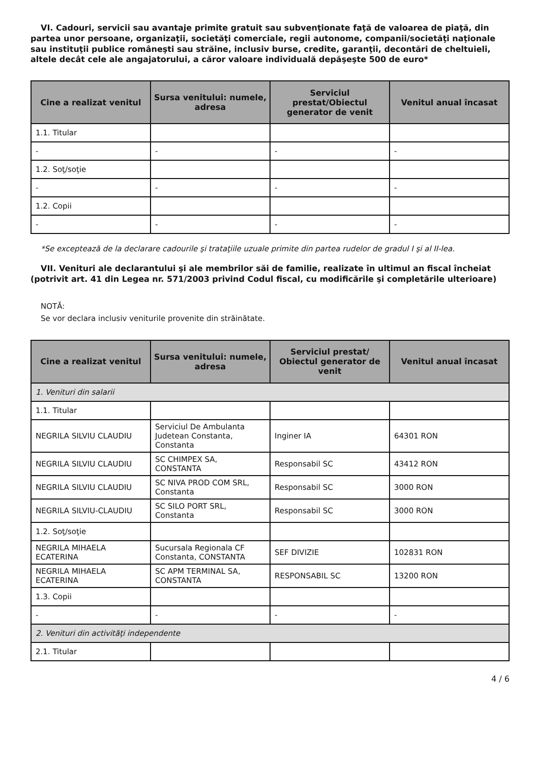VI. Cadouri, servicii sau avantaje primite gratuit sau subvenţionate faţă de valoarea de piaţă, din partea unor persoane, organizaţii, societăţi comerciale, regii autonome, companii/societăţi naţionale sau instituţii publice româneşti sau străine, inclusiv burse, credite, garanţii, decontări de cheltuieli, altele decât cele ale angajatorului, a căror valoare individuală depăşeşte 500 de euro*
| Cine a realizat venitul | Sursa venitului: numele, adresa | Serviciul prestat/Obiectul generator de venit | Venitul anual încasat |
| --- | --- | --- | --- |
| 1.1. Titular | | | |
| - | - | - | - |
| 1.2. Soţ/soţie | | | |
| - | - | - | - |
| 1.2. Copii | | | |
| - | - | - | - |
*Se exceptează de la declarare cadourile şi trataţiile uzuale primite din partea rudelor de gradul I şi al II-lea.
VII. Venituri ale declarantului şi ale membrilor săi de familie, realizate în ultimul an fiscal încheiat (potrivit art. 41 din Legea nr. 571/2003 privind Codul fiscal, cu modificările şi completările ulterioare)
NOTĂ:
Se vor declara inclusiv veniturile provenite din străinătate.
| Cine a realizat venitul | Sursa venitului: numele, adresa | Serviciul prestat/ Obiectul generator de venit | Venitul anual încasat |
| --- | --- | --- | --- |
| 1. Venituri din salarii | | | |
| 1.1. Titular | | | |
| NEGRILA SILVIU CLAUDIU | Serviciul De Ambulanta Judetean Constanta, Constanta | Inginer IA | 64301 RON |
| NEGRILA SILVIU CLAUDIU | SC CHIMPEX SA, CONSTANTA | Responsabil SC | 43412 RON |
| NEGRILA SILVIU CLAUDIU | SC NIVA PROD COM SRL, Constanta | Responsabil SC | 3000 RON |
| NEGRILA SILVIU-CLAUDIU | SC SILO PORT SRL, Constanta | Responsabil SC | 3000 RON |
| 1.2. Soţ/soţie | | | |
| NEGRILA MIHAELA ECATERINA | Sucursala Regionala CF Constanta, CONSTANTA | SEF DIVIZIE | 102831 RON |
| NEGRILA MIHAELA ECATERINA | SC APM TERMINAL SA, CONSTANTA | RESPONSABIL SC | 13200 RON |
| 1.3. Copii | | | |
| - | - | - | - |
| 2. Venituri din activităţi independente | | | |
| 2.1. Titular | | | |
4 / 6